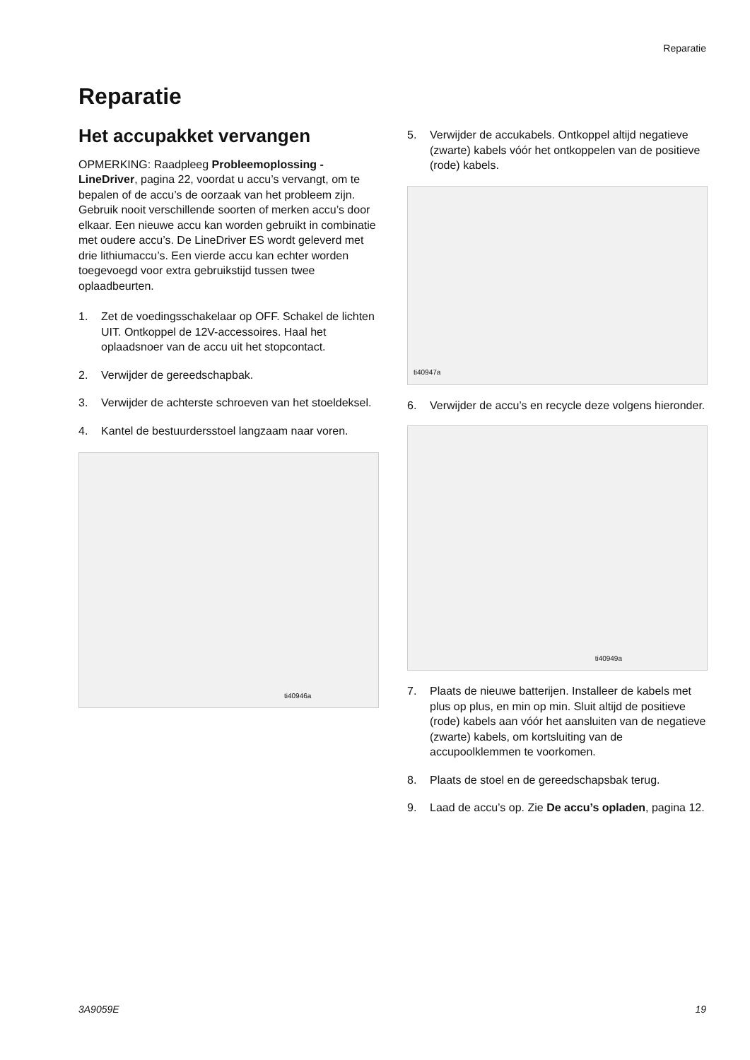Reparatie
Reparatie
Het accupakket vervangen
OPMERKING: Raadpleeg Probleemoplossing - LineDriver, pagina 22, voordat u accu’s vervangt, om te bepalen of de accu’s de oorzaak van het probleem zijn. Gebruik nooit verschillende soorten of merken accu’s door elkaar. Een nieuwe accu kan worden gebruikt in combinatie met oudere accu’s. De LineDriver ES wordt geleverd met drie lithiumaccu’s. Een vierde accu kan echter worden toegevoegd voor extra gebruikstijd tussen twee oplaadbeurten.
1. Zet de voedingsschakelaar op OFF. Schakel de lichten UIT. Ontkoppel de 12V-accessoires. Haal het oplaadsnoer van de accu uit het stopcontact.
2. Verwijder de gereedschapbak.
3. Verwijder de achterste schroeven van het stoeldeksel.
4. Kantel de bestuurdersstoel langzaam naar voren.
ti40946a
5. Verwijder de accukabels. Ontkoppel altijd negatieve (zwarte) kabels vóór het ontkoppelen van de positieve (rode) kabels.
ti40947a
6. Verwijder de accu’s en recycle deze volgens hieronder.
ti40949a
7. Plaats de nieuwe batterijen. Installeer de kabels met plus op plus, en min op min. Sluit altijd de positieve (rode) kabels aan vóór het aansluiten van de negatieve (zwarte) kabels, om kortsluiting van de accupoolklemmen te voorkomen.
8. Plaats de stoel en de gereedschapsbak terug.
9. Laad de accu’s op. Zie De accu’s opladen, pagina 12.
3A9059E 19